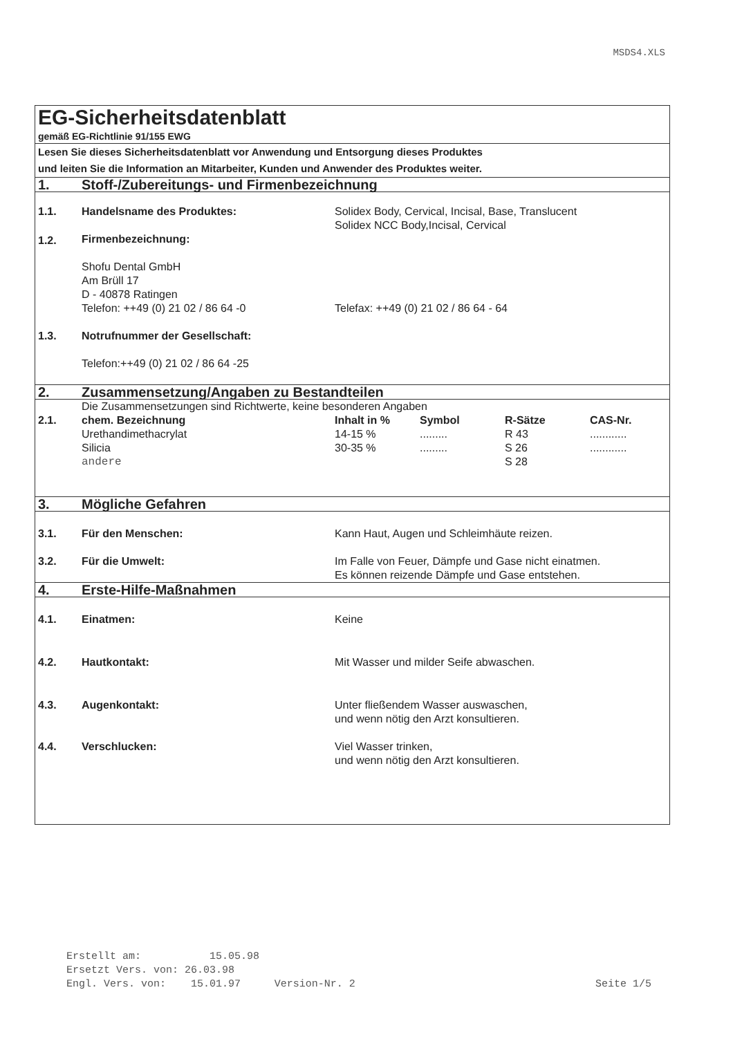MSDS4.XLS
| EG-Sicherheitsdatenblatt | | | | | |
| gemäß EG-Richtlinie 91/155 EWG | | | | | |
| Lesen Sie dieses Sicherheitsdatenblatt vor Anwendung und Entsorgung dieses Produktes und leiten Sie die Information an Mitarbeiter, Kunden und Anwender des Produktes weiter. | | | | | |
| 1. | Stoff-/Zubereitungs- und Firmenbezeichnung | | | | |
| 1.1. | Handelsname des Produktes: | Solidex Body, Cervical, Incisal, Base, Translucent Solidex NCC Body,Incisal, Cervical | | | |
| 1.2. | Firmenbezeichnung: Shofu Dental GmbH Am Brüll 17 D - 40878 Ratingen | | | | |
| | Telefon: ++49 (0) 21 02 / 86 64 -0 | Telefax: ++49 (0) 21 02 / 86 64 - 64 | | | |
| 1.3. | Notrufnummer der Gesellschaft: Telefon:++49 (0) 21 02 / 86 64 -25 | | | | |
| 2. | Zusammensetzung/Angaben zu Bestandteilen | | | | |
| | Die Zusammensetzungen sind Richtwerte, keine besonderen Angaben | | | | |
| 2.1. | chem. Bezeichnung | Inhalt in % | Symbol | R-Sätze | CAS-Nr. |
| | Urethandimethacrylat | 14-15 % | ......... | R 43 | ............ |
| | Silicia | 30-35 % | ......... | S 26 | ............ |
| | andere | | | S 28 | |
| 3. | Mögliche Gefahren | | | | |
| 3.1. | Für den Menschen: | Kann Haut, Augen und Schleimhäute reizen. | | | |
| 3.2. | Für die Umwelt: | Im Falle von Feuer, Dämpfe und Gase nicht einatmen. Es können reizende Dämpfe und Gase entstehen. | | | |
| 4. | Erste-Hilfe-Maßnahmen | | | | |
| 4.1. | Einatmen: | Keine | | | |
| 4.2. | Hautkontakt: | Mit Wasser und milder Seife abwaschen. | | | |
| 4.3. | Augenkontakt: | Unter fließendem Wasser auswaschen, und wenn nötig den Arzt konsultieren. | | | |
| 4.4. | Verschlucken: | Viel Wasser trinken, und wenn nötig den Arzt konsultieren. | | | |
Erstellt am: 15.05.98
Ersetzt Vers. von: 26.03.98
Engl. Vers. von: 15.01.97 Version-Nr. 2 Seite 1/5